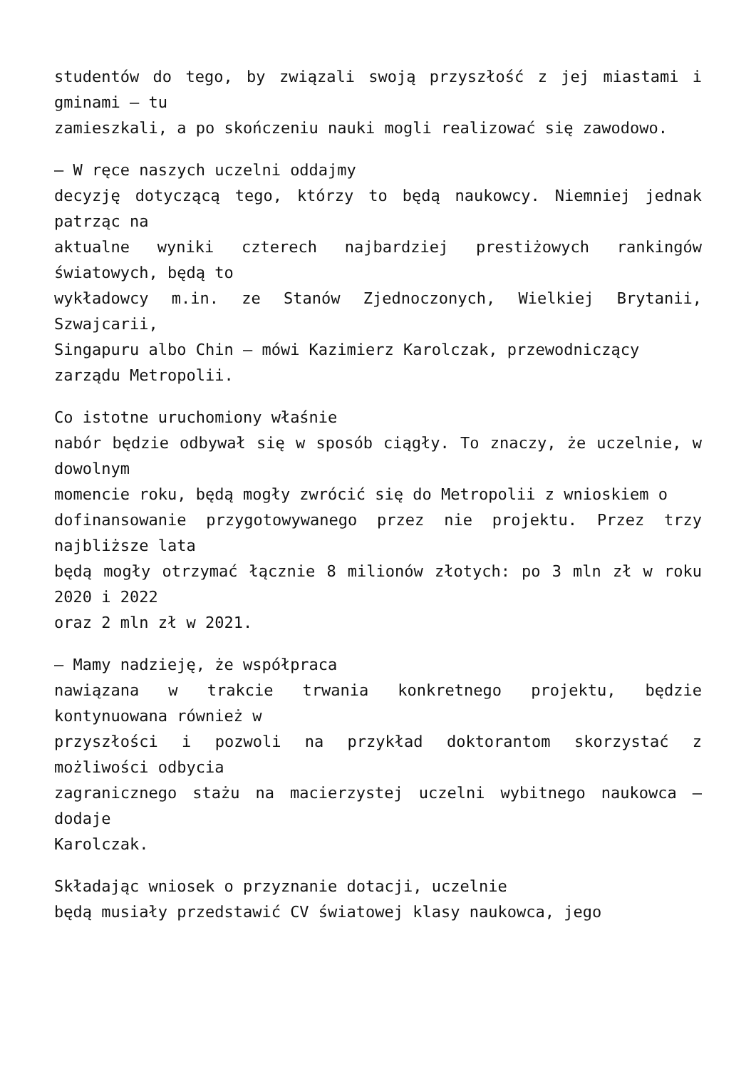studentów do tego, by związali swoją przyszłość z jej miastami i gminami – tu
zamieszkali, a po skończeniu nauki mogli realizować się zawodowo.
– W ręce naszych uczelni oddajmy
decyzję dotyczącą tego, którzy to będą naukowcy. Niemniej jednak patrząc na
aktualne wyniki czterech najbardziej prestiżowych rankingów światowych, będą to
wykładowcy m.in. ze Stanów Zjednoczonych, Wielkiej Brytanii, Szwajcarii,
Singapuru albo Chin – mówi Kazimierz Karolczak, przewodniczący
zarządu Metropolii.
Co istotne uruchomiony właśnie
nabór będzie odbywał się w sposób ciągły. To znaczy, że uczelnie, w dowolnym
momencie roku, będą mogły zwrócić się do Metropolii z wnioskiem o
dofinansowanie przygotowywanego przez nie projektu. Przez trzy najbliższe lata
będą mogły otrzymać łącznie 8 milionów złotych: po 3 mln zł w roku 2020 i 2022
oraz 2 mln zł w 2021.
– Mamy nadzieję, że współpraca
nawiązana w trakcie trwania konkretnego projektu, będzie kontynuowana również w
przyszłości i pozwoli na przykład doktorantom skorzystać z możliwości odbycia
zagranicznego stażu na macierzystej uczelni wybitnego naukowca – dodaje
Karolczak.
Składając wniosek o przyznanie dotacji, uczelnie
będą musiały przedstawić CV światowej klasy naukowca, jego